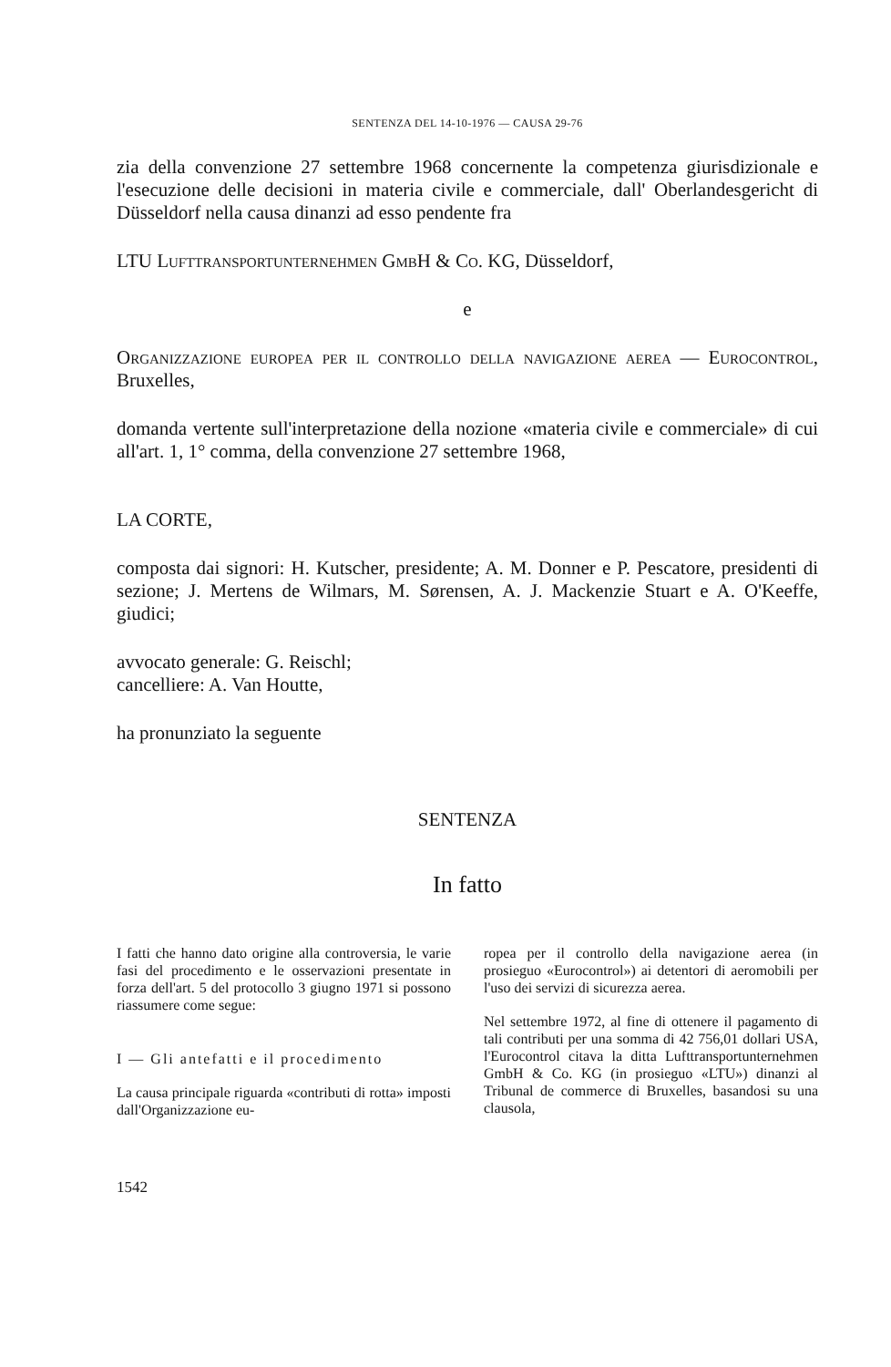SENTENZA DEL 14-10-1976 — CAUSA 29-76
zia della convenzione 27 settembre 1968 concernente la competenza giurisdizionale e l'esecuzione delle decisioni in materia civile e commerciale, dall' Oberlandesgericht di Düsseldorf nella causa dinanzi ad esso pendente fra
LTU Lufttransportunternehmen GmbH & Co. KG, Düsseldorf,
e
Organizzazione europea per il controllo della navigazione aerea — Eurocontrol, Bruxelles,
domanda vertente sull'interpretazione della nozione «materia civile e commerciale» di cui all'art. 1, 1° comma, della convenzione 27 settembre 1968,
LA CORTE,
composta dai signori: H. Kutscher, presidente; A. M. Donner e P. Pescatore, presidenti di sezione; J. Mertens de Wilmars, M. Sørensen, A. J. Mackenzie Stuart e A. O'Keeffe, giudici;
avvocato generale: G. Reischl;
cancelliere: A. Van Houtte,
ha pronunziato la seguente
SENTENZA
In fatto
I fatti che hanno dato origine alla controversia, le varie fasi del procedimento e le osservazioni presentate in forza dell'art. 5 del protocollo 3 giugno 1971 si possono riassumere come segue:
I — Gli antefatti e il procedimento
La causa principale riguarda «contributi di rotta» imposti dall'Organizzazione eu-
ropea per il controllo della navigazione aerea (in prosieguo «Eurocontrol») ai detentori di aeromobili per l'uso dei servizi di sicurezza aerea.
Nel settembre 1972, al fine di ottenere il pagamento di tali contributi per una somma di 42 756,01 dollari USA, l'Eurocontrol citava la ditta Lufttransportunternehmen GmbH & Co. KG (in prosieguo «LTU») dinanzi al Tribunal de commerce di Bruxelles, basandosi su una clausola,
1542